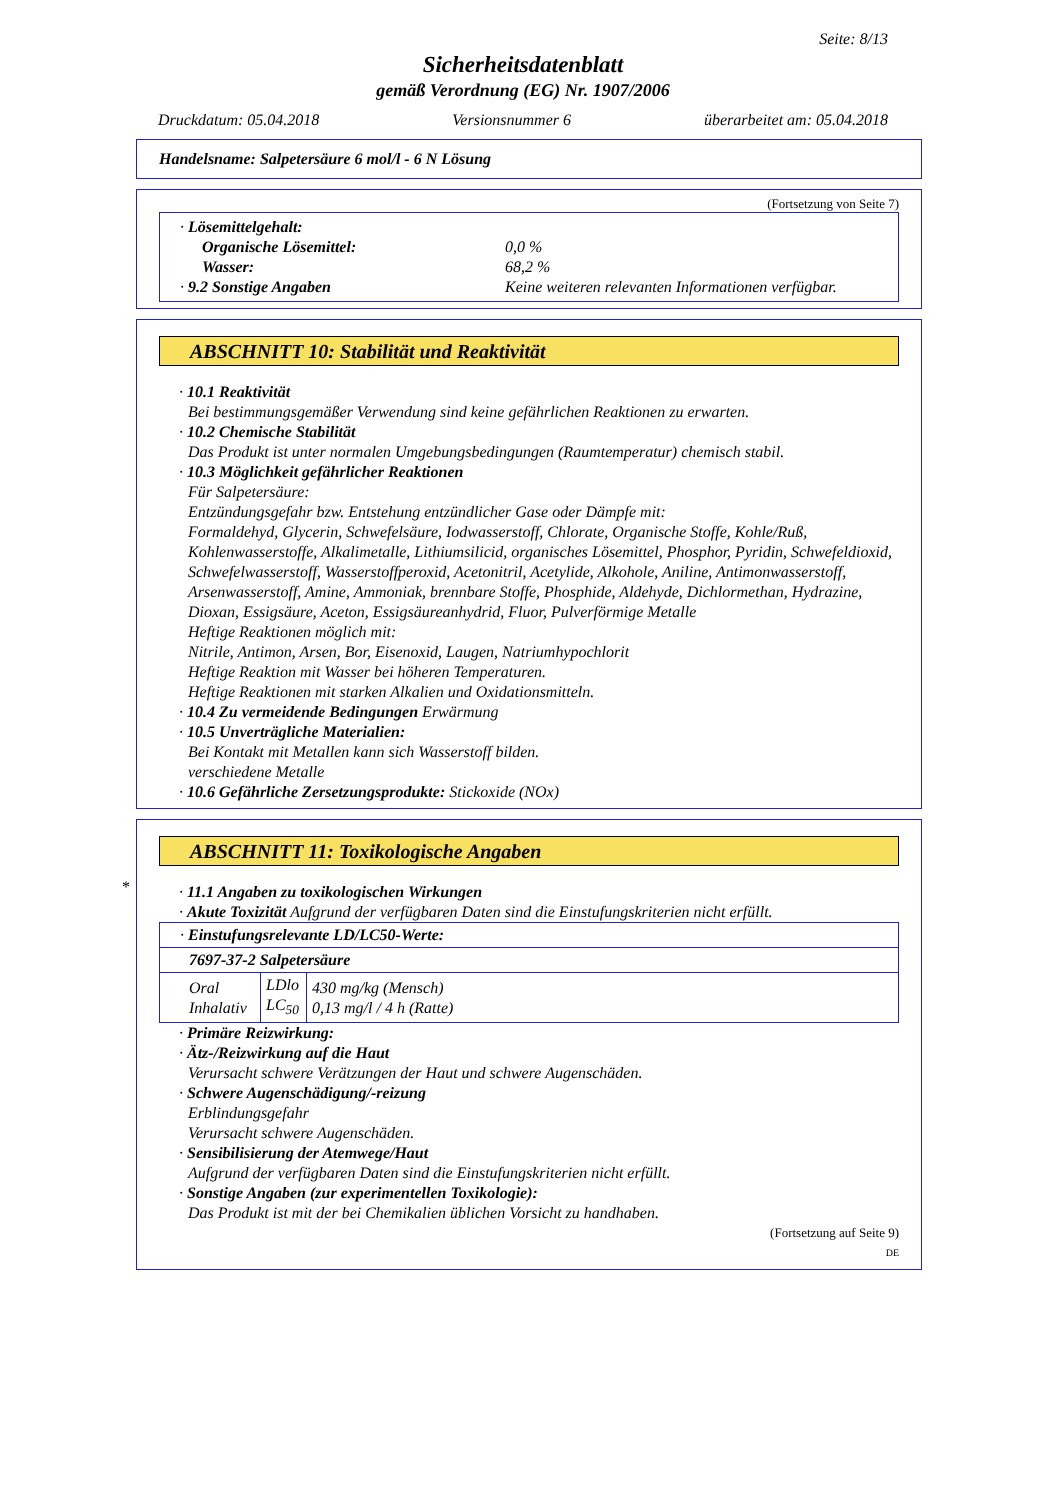Seite: 8/13
Sicherheitsdatenblatt
gemäß Verordnung (EG) Nr. 1907/2006
Druckdatum: 05.04.2018 Versionsnummer 6 überarbeitet am: 05.04.2018
Handelsname: Salpetersäure 6 mol/l - 6 N Lösung
(Fortsetzung von Seite 7)
· Lösemittelgehalt:
Organische Lösemittel: 0,0 %
Wasser: 68,2 %
· 9.2 Sonstige Angaben Keine weiteren relevanten Informationen verfügbar.
ABSCHNITT 10: Stabilität und Reaktivität
· 10.1 Reaktivität
Bei bestimmungsgemäßer Verwendung sind keine gefährlichen Reaktionen zu erwarten.
· 10.2 Chemische Stabilität
Das Produkt ist unter normalen Umgebungsbedingungen (Raumtemperatur) chemisch stabil.
· 10.3 Möglichkeit gefährlicher Reaktionen
Für Salpetersäure:
Entzündungsgefahr bzw. Entstehung entzündlicher Gase oder Dämpfe mit:
Formaldehyd, Glycerin, Schwefelsäure, Iodwasserstoff, Chlorate, Organische Stoffe, Kohle/Ruß, Kohlenwasserstoffe, Alkalimetalle, Lithiumsilicid, organisches Lösemittel, Phosphor, Pyridin, Schwefeldioxid, Schwefelwasserstoff, Wasserstoffperoxid, Acetonitril, Acetylide, Alkohole, Aniline, Antimonwasserstoff, Arsenwasserstoff, Amine, Ammoniak, brennbare Stoffe, Phosphide, Aldehyde, Dichlormethan, Hydrazine, Dioxan, Essigsäure, Aceton, Essigsäureanhydrid, Fluor, Pulverförmige Metalle
Heftige Reaktionen möglich mit:
Nitrile, Antimon, Arsen, Bor, Eisenoxid, Laugen, Natriumhypochlorit
Heftige Reaktion mit Wasser bei höheren Temperaturen.
Heftige Reaktionen mit starken Alkalien und Oxidationsmitteln.
· 10.4 Zu vermeidende Bedingungen Erwärmung
· 10.5 Unverträgliche Materialien:
Bei Kontakt mit Metallen kann sich Wasserstoff bilden.
verschiedene Metalle
· 10.6 Gefährliche Zersetzungsprodukte: Stickoxide (NOx)
*
ABSCHNITT 11: Toxikologische Angaben
· 11.1 Angaben zu toxikologischen Wirkungen
· Akute Toxizität Aufgrund der verfügbaren Daten sind die Einstufungskriterien nicht erfüllt.
| · Einstufungsrelevante LD/LC50-Werte: | | |
| 7697-37-2 Salpetersäure | | |
| Oral Inhalativ | LDlo LC<sub>50</sub> | 430 mg/kg (Mensch) 0,13 mg/l / 4 h (Ratte) |
· Primäre Reizwirkung:
· Ätz-/Reizwirkung auf die Haut
Verursacht schwere Verätzungen der Haut und schwere Augenschäden.
· Schwere Augenschädigung/-reizung
Erblindungsgefahr
Verursacht schwere Augenschäden.
· Sensibilisierung der Atemwege/Haut
Aufgrund der verfügbaren Daten sind die Einstufungskriterien nicht erfüllt.
· Sonstige Angaben (zur experimentellen Toxikologie):
Das Produkt ist mit der bei Chemikalien üblichen Vorsicht zu handhaben.
(Fortsetzung auf Seite 9)
DE